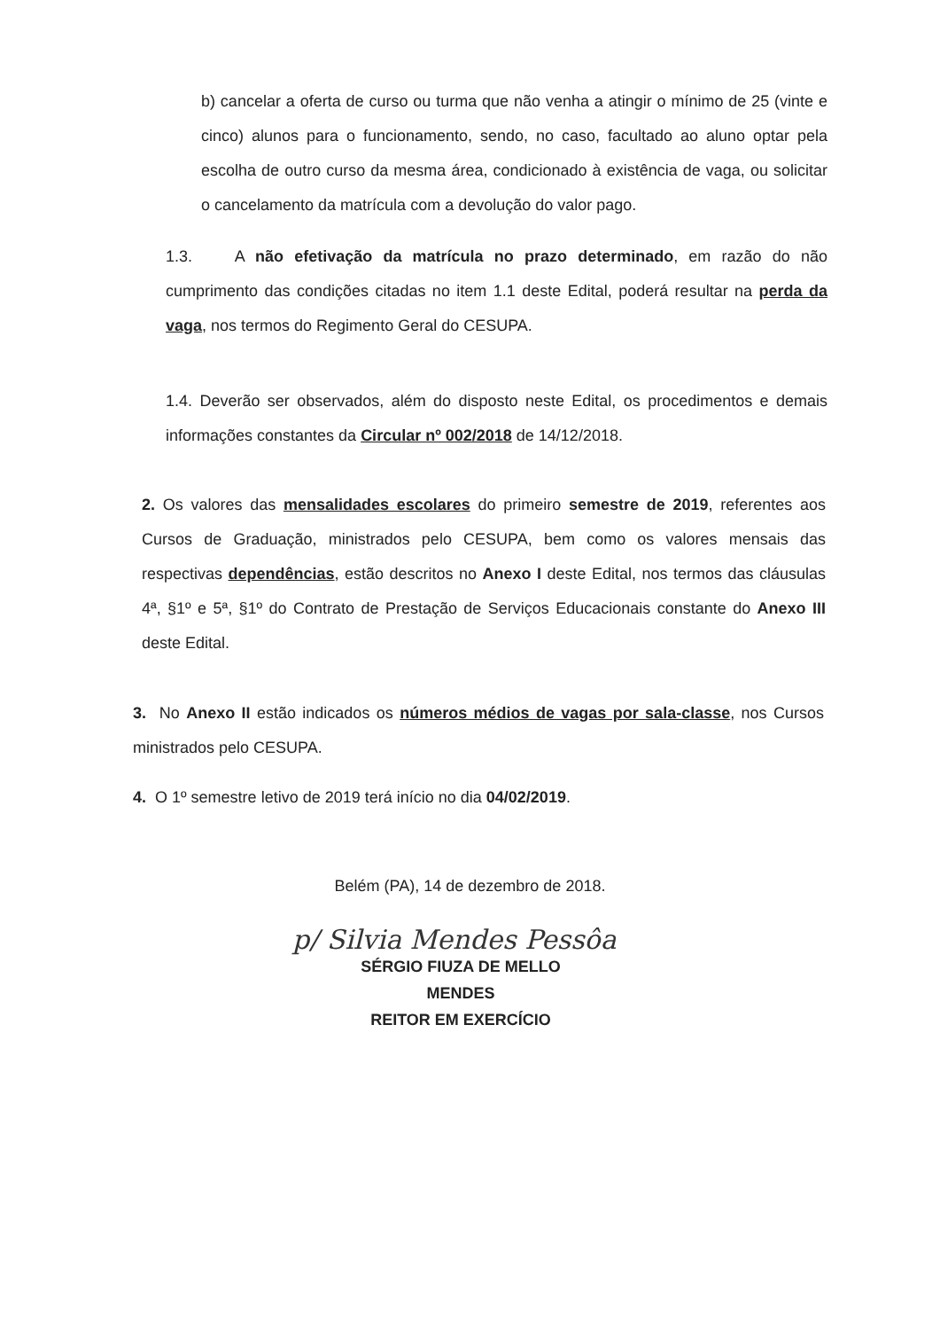b) cancelar a oferta de curso ou turma que não venha a atingir o mínimo de 25 (vinte e cinco) alunos para o funcionamento, sendo, no caso, facultado ao aluno optar pela escolha de outro curso da mesma área, condicionado à existência de vaga, ou solicitar o cancelamento da matrícula com a devolução do valor pago.
1.3. A não efetivação da matrícula no prazo determinado, em razão do não cumprimento das condições citadas no item 1.1 deste Edital, poderá resultar na perda da vaga, nos termos do Regimento Geral do CESUPA.
1.4. Deverão ser observados, além do disposto neste Edital, os procedimentos e demais informações constantes da Circular nº 002/2018 de 14/12/2018.
2. Os valores das mensalidades escolares do primeiro semestre de 2019, referentes aos Cursos de Graduação, ministrados pelo CESUPA, bem como os valores mensais das respectivas dependências, estão descritos no Anexo I deste Edital, nos termos das cláusulas 4ª, §1º e 5ª, §1º do Contrato de Prestação de Serviços Educacionais constante do Anexo III deste Edital.
3. No Anexo II estão indicados os números médios de vagas por sala-classe, nos Cursos ministrados pelo CESUPA.
4. O 1º semestre letivo de 2019 terá início no dia 04/02/2019.
Belém (PA), 14 de dezembro de 2018.
p/ Silvia Mendes Pessôa
SÉRGIO FIUZA DE MELLO MENDES
REITOR EM EXERCÍCIO